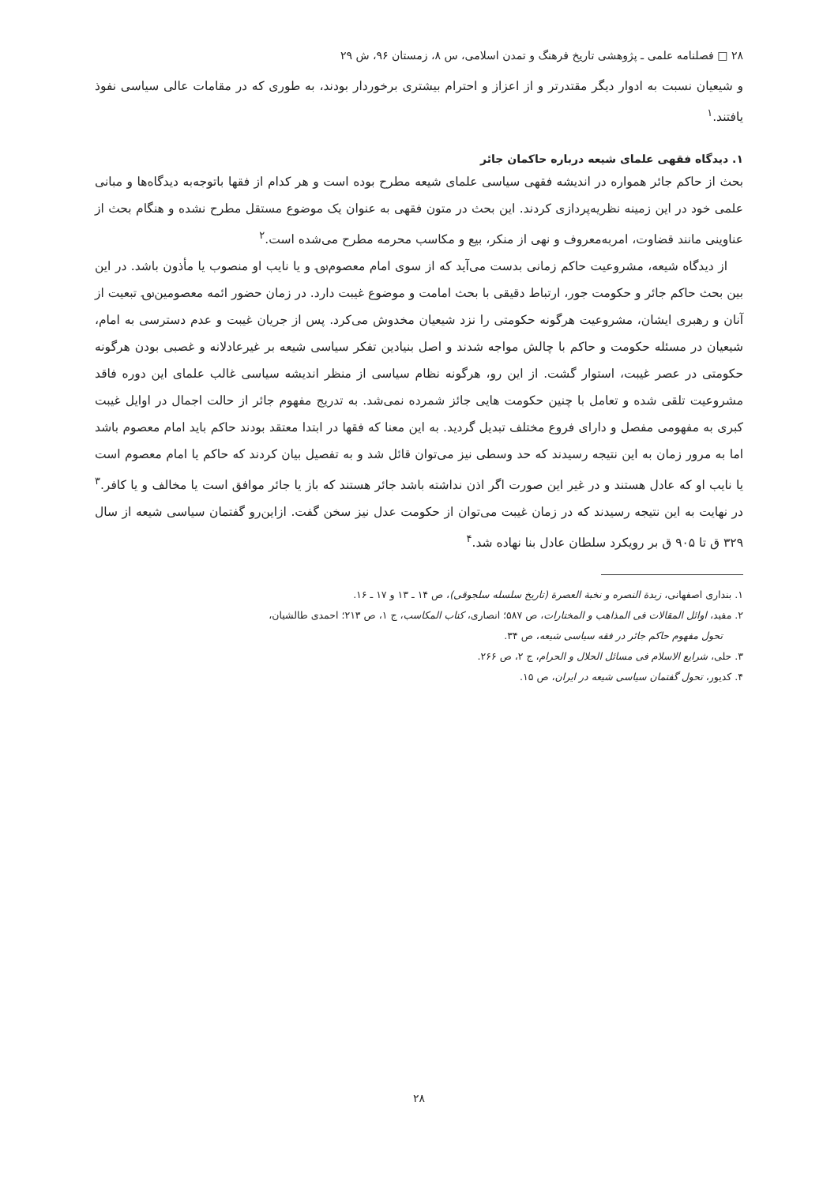۲۸ □ فصلنامه علمی ـ پژوهشی تاریخ فرهنگ و تمدن اسلامی، س ۸، زمستان ۹۶، ش ۲۹
و شیعیان نسبت به ادوار دیگر مقتدرتر و از اعزاز و احترام بیشتری برخوردار بودند، به طوری که در مقامات عالی سیاسی نفوذ یافتند.<sup>۱</sup>
۱. دیدگاه فقهی علمای شیعه درباره حاکمان جائر
بحث از حاکم جائر همواره در اندیشه فقهی سیاسی علمای شیعه مطرح بوده است و هر کدام از فقها باتوجه‌به دیدگاه‌ها و مبانی علمی خود در این زمینه نظریه‌پردازی کردند. این بحث در متون فقهی به عنوان یک موضوع مستقل مطرح نشده و هنگام بحث از عناوینی مانند قضاوت، امربه‌معروف و نهی از منکر، بیع و مکاسب محرمه مطرح می‌شده است.<sup>۲</sup>
از دیدگاه شیعه، مشروعیت حاکم زمانی بدست می‌آید که از سوی امام معصوم؈ و یا نایب او منصوب یا مأذون باشد. در این بین بحث حاکم جائر و حکومت جور، ارتباط دقیقی با بحث امامت و موضوع غیبت دارد. در زمان حضور ائمه معصومین؈ تبعیت از آنان و رهبری ایشان، مشروعیت هرگونه حکومتی را نزد شیعیان مخدوش می‌کرد. پس از جریان غیبت و عدم دسترسی به امام، شیعیان در مسئله حکومت و حاکم با چالش مواجه شدند و اصل بنیادین تفکر سیاسی شیعه بر غیرعادلانه و غصبی بودن هرگونه حکومتی در عصر غیبت، استوار گشت. از این رو، هرگونه نظام سیاسی از منظر اندیشه سیاسی غالب علمای این دوره فاقد مشروعیت تلقی شده و تعامل با چنین حکومت هایی جائز شمرده نمی‌شد. به تدریج مفهوم جائر از حالت اجمال در اوایل غیبت کبری به مفهومی مفصل و دارای فروع مختلف تبدیل گردید. به این معنا که فقها در ابتدا معتقد بودند حاکم باید امام معصوم باشد اما به مرور زمان به این نتیجه رسیدند که حد وسطی نیز می‌توان قائل شد و به تفصیل بیان کردند که حاکم یا امام معصوم است یا نایب او که عادل هستند و در غیر این صورت اگر اذن نداشته باشد جائر هستند که باز یا جائر موافق است یا مخالف و یا کافر.<sup>۳</sup> در نهایت به این نتیجه رسیدند که در زمان غیبت می‌توان از حکومت عدل نیز سخن گفت. ازاین‌رو گفتمان سیاسی شیعه از سال ۳۲۹ ق تا ۹۰۵ ق بر رویکرد سلطان عادل بنا نهاده شد.<sup>۴</sup>
۱. بنداری اصفهانی، زبدة النصره و نخبة العصرة (تاریخ سلسله سلجوقی)، ص ۱۴ ـ ۱۳ و ۱۷ ـ ۱۶.
۲. مفید، اوائل المقالات فی المذاهب و المختارات، ص ۵۸۷؛ انصاری، کتاب المکاسب، ج ۱، ص ۲۱۳؛ احمدی طالشیان،
تحول مفهوم حاکم جائر در فقه سیاسی شیعه، ص ۳۴.
۳. حلی، شرایع الاسلام فی مسائل الحلال و الحرام، ج ۲، ص ۲۶۶.
۴. کدیور، تحول گفتمان سیاسی شیعه در ایران، ص ۱۵.
۲۸